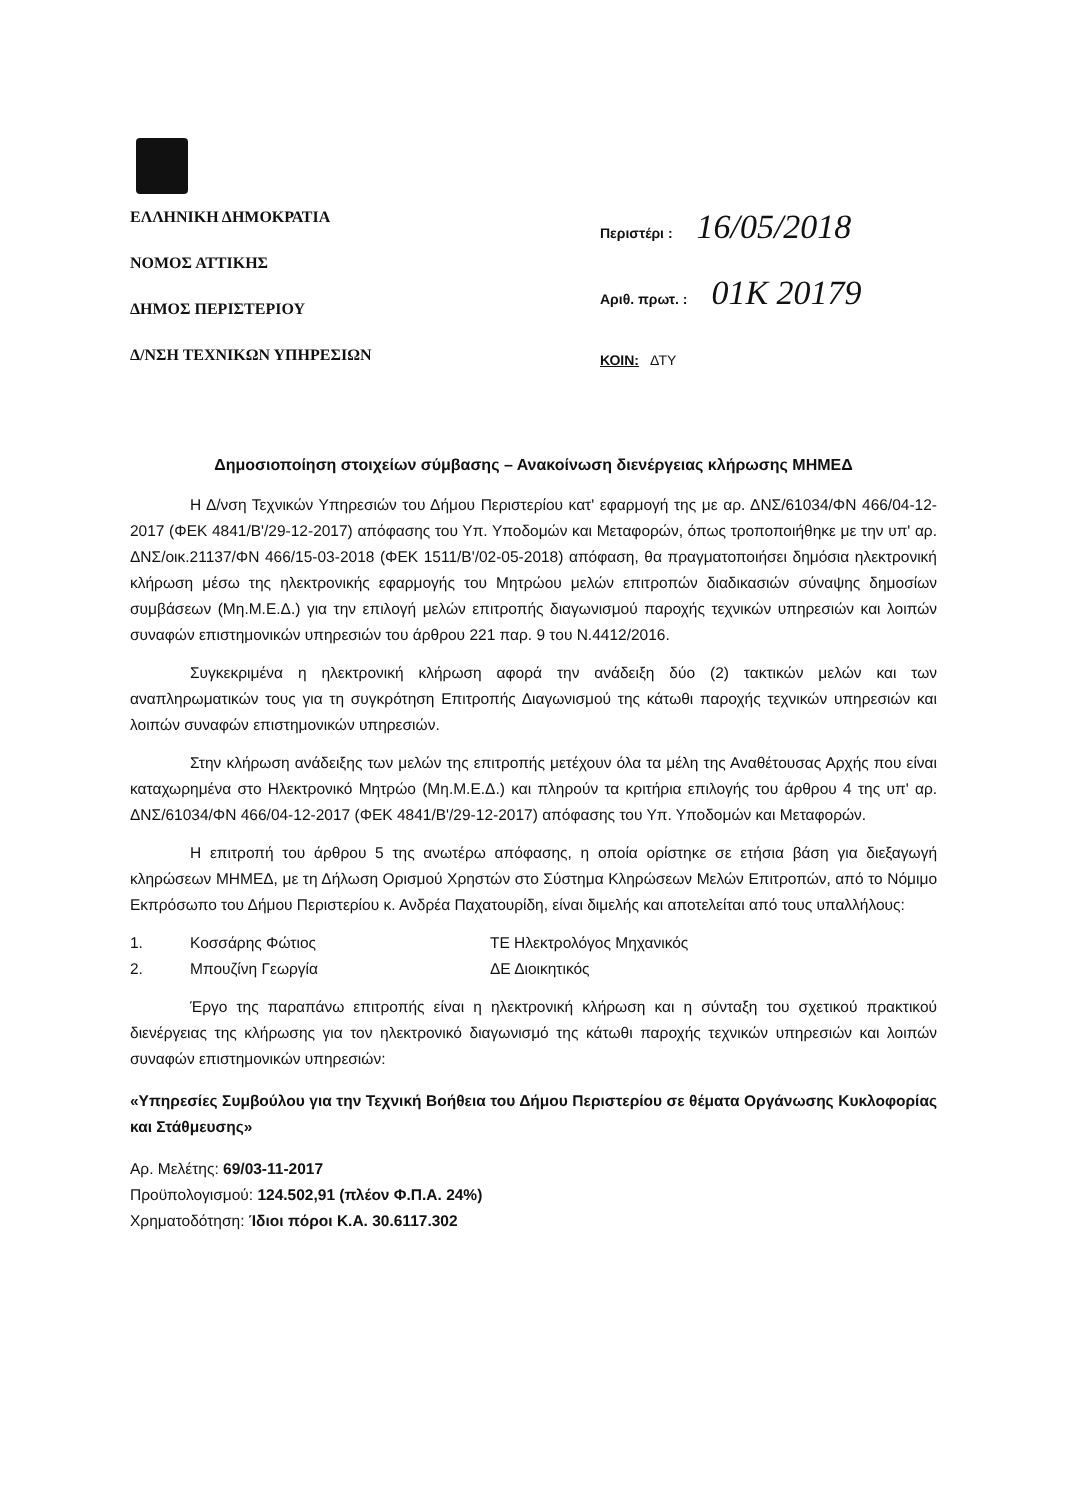ΕΛΛΗΝΙΚΗ ΔΗΜΟΚΡΑΤΙΑ
ΝΟΜΟΣ ΑΤΤΙΚΗΣ
ΔΗΜΟΣ ΠΕΡΙΣΤΕΡΙΟΥ
Δ/ΝΣΗ ΤΕΧΝΙΚΩΝ ΥΠΗΡΕΣΙΩΝ
Περιστέρι : 16/05/2018
Αριθ. πρωτ. : 01Κ 20179
ΚΟΙΝ: ΔΤΥ
Δημοσιοποίηση στοιχείων σύμβασης – Ανακοίνωση διενέργειας κλήρωσης ΜΗΜΕΔ
Η Δ/νση Τεχνικών Υπηρεσιών του Δήμου Περιστερίου κατ' εφαρμογή της με αρ. ΔΝΣ/61034/ΦΝ 466/04-12-2017 (ΦΕΚ 4841/Β'/29-12-2017) απόφασης του Υπ. Υποδομών και Μεταφορών, όπως τροποποιήθηκε με την υπ' αρ. ΔΝΣ/οικ.21137/ΦΝ 466/15-03-2018 (ΦΕΚ 1511/Β'/02-05-2018) απόφαση, θα πραγματοποιήσει δημόσια ηλεκτρονική κλήρωση μέσω της ηλεκτρονικής εφαρμογής του Μητρώου μελών επιτροπών διαδικασιών σύναψης δημοσίων συμβάσεων (Μη.Μ.Ε.Δ.) για την επιλογή μελών επιτροπής διαγωνισμού παροχής τεχνικών υπηρεσιών και λοιπών συναφών επιστημονικών υπηρεσιών του άρθρου 221 παρ. 9 του Ν.4412/2016.
Συγκεκριμένα η ηλεκτρονική κλήρωση αφορά την ανάδειξη δύο (2) τακτικών μελών και των αναπληρωματικών τους για τη συγκρότηση Επιτροπής Διαγωνισμού της κάτωθι παροχής τεχνικών υπηρεσιών και λοιπών συναφών επιστημονικών υπηρεσιών.
Στην κλήρωση ανάδειξης των μελών της επιτροπής μετέχουν όλα τα μέλη της Αναθέτουσας Αρχής που είναι καταχωρημένα στο Ηλεκτρονικό Μητρώο (Μη.Μ.Ε.Δ.) και πληρούν τα κριτήρια επιλογής του άρθρου 4 της υπ' αρ. ΔΝΣ/61034/ΦΝ 466/04-12-2017 (ΦΕΚ 4841/Β'/29-12-2017) απόφασης του Υπ. Υποδομών και Μεταφορών.
Η επιτροπή του άρθρου 5 της ανωτέρω απόφασης, η οποία ορίστηκε σε ετήσια βάση για διεξαγωγή κληρώσεων ΜΗΜΕΔ, με τη Δήλωση Ορισμού Χρηστών στο Σύστημα Κληρώσεων Μελών Επιτροπών, από το Νόμιμο Εκπρόσωπο του Δήμου Περιστερίου κ. Ανδρέα Παχατουρίδη, είναι διμελής και αποτελείται από τους υπαλλήλους:
1. Κοσσάρης Φώτιος ΤΕ Ηλεκτρολόγος Μηχανικός
2. Μπουζίνη Γεωργία ΔΕ Διοικητικός
Έργο της παραπάνω επιτροπής είναι η ηλεκτρονική κλήρωση και η σύνταξη του σχετικού πρακτικού διενέργειας της κλήρωσης για τον ηλεκτρονικό διαγωνισμό της κάτωθι παροχής τεχνικών υπηρεσιών και λοιπών συναφών επιστημονικών υπηρεσιών:
«Υπηρεσίες Συμβούλου για την Τεχνική Βοήθεια του Δήμου Περιστερίου σε θέματα Οργάνωσης Κυκλοφορίας και Στάθμευσης»
Αρ. Μελέτης: 69/03-11-2017
Προϋπολογισμού: 124.502,91 (πλέον Φ.Π.Α. 24%)
Χρηματοδότηση: Ίδιοι πόροι Κ.Α. 30.6117.302